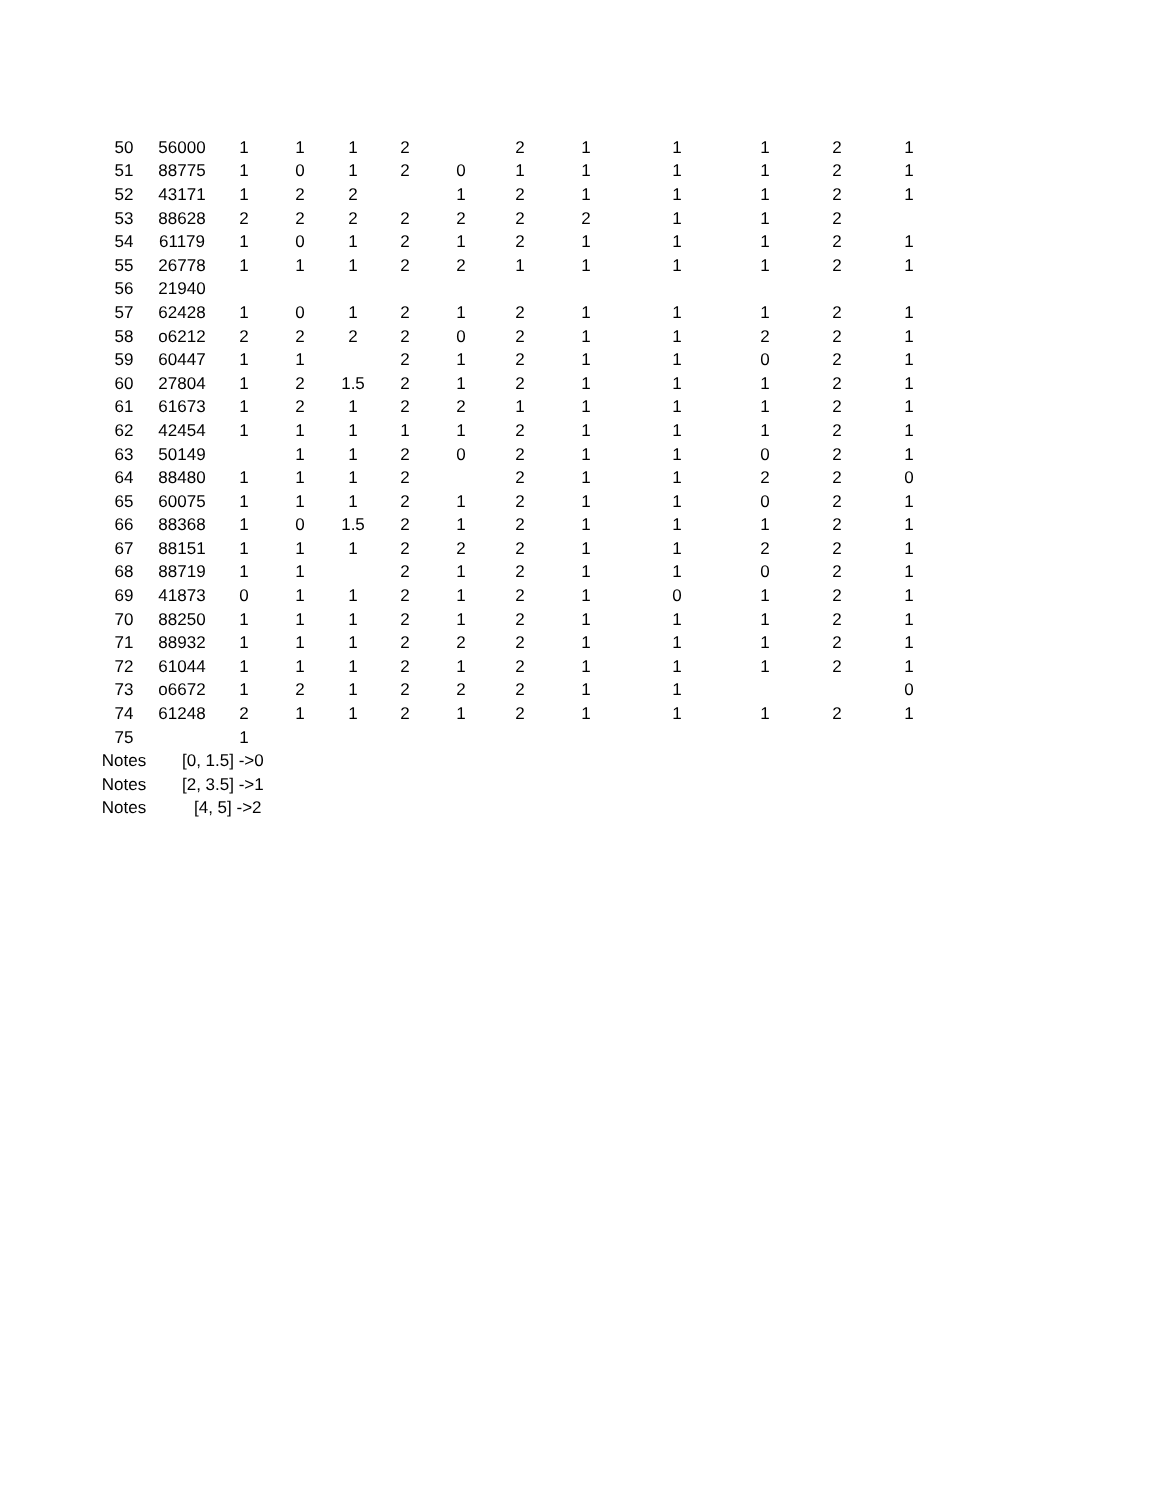| 50 | 56000 | 1 | 1 | 1 | 2 | | 2 | 1 | 1 | 1 | 2 | 1 |
| 51 | 88775 | 1 | 0 | 1 | 2 | 0 | 1 | 1 | 1 | 1 | 2 | 1 |
| 52 | 43171 | 1 | 2 | 2 | | 1 | 2 | 1 | 1 | 1 | 2 | 1 |
| 53 | 88628 | 2 | 2 | 2 | 2 | 2 | 2 | 2 | 1 | 1 | 2 | |
| 54 | 61179 | 1 | 0 | 1 | 2 | 1 | 2 | 1 | 1 | 1 | 2 | 1 |
| 55 | 26778 | 1 | 1 | 1 | 2 | 2 | 1 | 1 | 1 | 1 | 2 | 1 |
| 56 | 21940 | | | | | | | | | | | |
| 57 | 62428 | 1 | 0 | 1 | 2 | 1 | 2 | 1 | 1 | 1 | 2 | 1 |
| 58 | o6212 | 2 | 2 | 2 | 2 | 0 | 2 | 1 | 1 | 2 | 2 | 1 |
| 59 | 60447 | 1 | 1 | | 2 | 1 | 2 | 1 | 1 | 0 | 2 | 1 |
| 60 | 27804 | 1 | 2 | 1.5 | 2 | 1 | 2 | 1 | 1 | 1 | 2 | 1 |
| 61 | 61673 | 1 | 2 | 1 | 2 | 2 | 1 | 1 | 1 | 1 | 2 | 1 |
| 62 | 42454 | 1 | 1 | 1 | 1 | 1 | 2 | 1 | 1 | 1 | 2 | 1 |
| 63 | 50149 | | 1 | 1 | 2 | 0 | 2 | 1 | 1 | 0 | 2 | 1 |
| 64 | 88480 | 1 | 1 | 1 | 2 | | 2 | 1 | 1 | 2 | 2 | 0 |
| 65 | 60075 | 1 | 1 | 1 | 2 | 1 | 2 | 1 | 1 | 0 | 2 | 1 |
| 66 | 88368 | 1 | 0 | 1.5 | 2 | 1 | 2 | 1 | 1 | 1 | 2 | 1 |
| 67 | 88151 | 1 | 1 | 1 | 2 | 2 | 2 | 1 | 1 | 2 | 2 | 1 |
| 68 | 88719 | 1 | 1 | | 2 | 1 | 2 | 1 | 1 | 0 | 2 | 1 |
| 69 | 41873 | 0 | 1 | 1 | 2 | 1 | 2 | 1 | 0 | 1 | 2 | 1 |
| 70 | 88250 | 1 | 1 | 1 | 2 | 1 | 2 | 1 | 1 | 1 | 2 | 1 |
| 71 | 88932 | 1 | 1 | 1 | 2 | 2 | 2 | 1 | 1 | 1 | 2 | 1 |
| 72 | 61044 | 1 | 1 | 1 | 2 | 1 | 2 | 1 | 1 | 1 | 2 | 1 |
| 73 | o6672 | 1 | 2 | 1 | 2 | 2 | 2 | 1 | 1 | | | 0 |
| 74 | 61248 | 2 | 1 | 1 | 2 | 1 | 2 | 1 | 1 | 1 | 2 | 1 |
| 75 | | 1 | | | | | | | | | | |
| Notes | [0, 1.5] ->0 | | | | | | | | | | | |
| Notes | [2, 3.5] ->1 | | | | | | | | | | | |
| Notes | [4, 5] ->2 | | | | | | | | | | | |